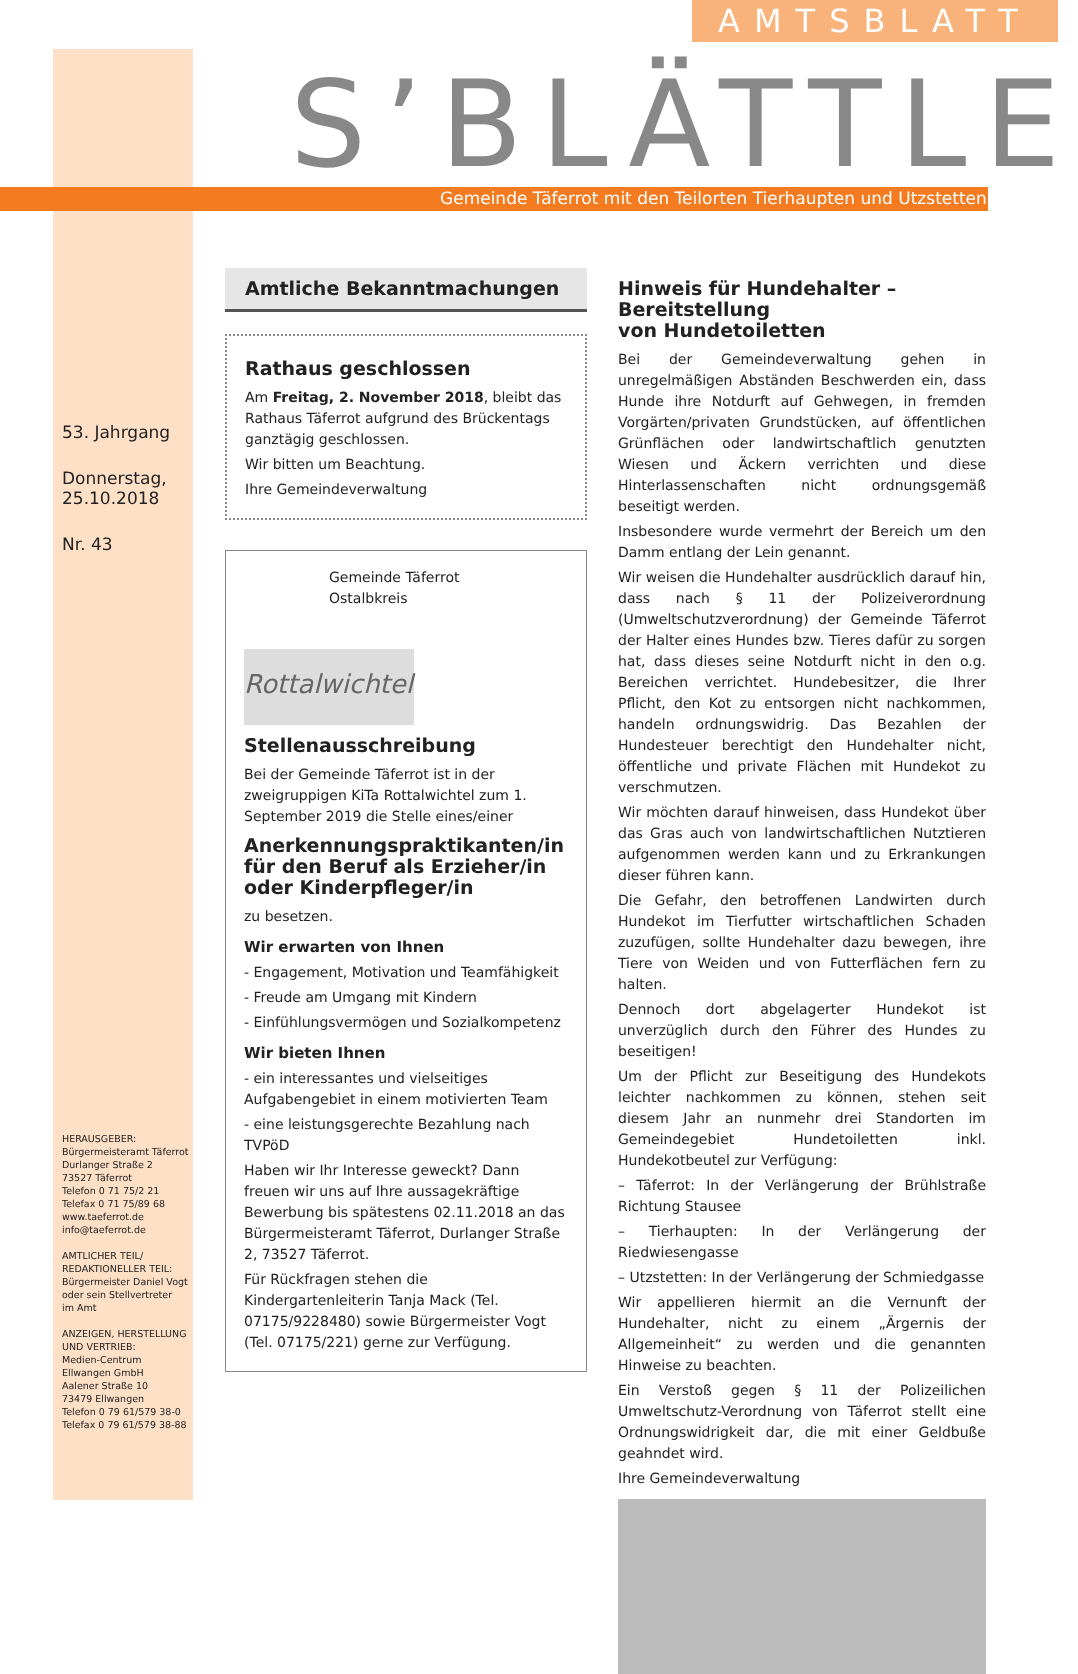AMTSBLATT
S’BLÄTTLE
Gemeinde Täferrot mit den Teilorten Tierhaupten und Utzstetten
53. Jahrgang
Donnerstag,
25.10.2018
Nr. 43
HERAUSGEBER:
Bürgermeisteramt Täferrot
Durlanger Straße 2
73527 Täferrot
Telefon 0 71 75/2 21
Telefax 0 71 75/89 68
www.taeferrot.de
info@taeferrot.de
AMTLICHER TEIL/
REDAKTIONELLER TEIL:
Bürgermeister Daniel Vogt
oder sein Stellvertreter
im Amt
ANZEIGEN, HERSTELLUNG
UND VERTRIEB:
Medien-Centrum
Ellwangen GmbH
Aalener Straße 10
73479 Ellwangen
Telefon 0 79 61/579 38-0
Telefax 0 79 61/579 38-88
Amtliche Bekanntmachungen
Rathaus geschlossen
Am Freitag, 2. November 2018, bleibt das Rathaus Täferrot aufgrund des Brückentags ganztägig geschlossen.
Wir bitten um Beachtung.
Ihre Gemeindeverwaltung
Gemeinde Täferrot
Ostalbkreis
Rottalwichtel
Stellenausschreibung
Bei der Gemeinde Täferrot ist in der zweigruppigen KiTa Rottalwichtel zum 1. September 2019 die Stelle eines/einer
Anerkennungspraktikanten/in für den Beruf als Erzieher/in oder Kinderpfleger/in
zu besetzen.
Wir erwarten von Ihnen
- Engagement, Motivation und Teamfähigkeit
- Freude am Umgang mit Kindern
- Einfühlungsvermögen und Sozialkompetenz
Wir bieten Ihnen
- ein interessantes und vielseitiges Aufgabengebiet in einem motivierten Team
- eine leistungsgerechte Bezahlung nach TVPöD
Haben wir Ihr Interesse geweckt? Dann freuen wir uns auf Ihre aussagekräftige Bewerbung bis spätestens 02.11.2018 an das Bürgermeisteramt Täferrot, Durlanger Straße 2, 73527 Täferrot.
Für Rückfragen stehen die Kindergartenleiterin Tanja Mack (Tel. 07175/9228480) sowie Bürgermeister Vogt (Tel. 07175/221) gerne zur Verfügung.
Hinweis für Hundehalter –
Bereitstellung
von Hundetoiletten
Bei der Gemeindeverwaltung gehen in unregelmäßigen Abständen Beschwerden ein, dass Hunde ihre Notdurft auf Gehwegen, in fremden Vorgärten/privaten Grundstücken, auf öffentlichen Grünflächen oder landwirtschaftlich genutzten Wiesen und Äckern verrichten und diese Hinterlassenschaften nicht ordnungsgemäß beseitigt werden.
Insbesondere wurde vermehrt der Bereich um den Damm entlang der Lein genannt.
Wir weisen die Hundehalter ausdrücklich darauf hin, dass nach § 11 der Polizeiverordnung (Umweltschutzverordnung) der Gemeinde Täferrot der Halter eines Hundes bzw. Tieres dafür zu sorgen hat, dass dieses seine Notdurft nicht in den o.g. Bereichen verrichtet. Hundebesitzer, die Ihrer Pflicht, den Kot zu entsorgen nicht nachkommen, handeln ordnungswidrig. Das Bezahlen der Hundesteuer berechtigt den Hundehalter nicht, öffentliche und private Flächen mit Hundekot zu verschmutzen.
Wir möchten darauf hinweisen, dass Hundekot über das Gras auch von landwirtschaftlichen Nutztieren aufgenommen werden kann und zu Erkrankungen dieser führen kann.
Die Gefahr, den betroffenen Landwirten durch Hundekot im Tierfutter wirtschaftlichen Schaden zuzufügen, sollte Hundehalter dazu bewegen, ihre Tiere von Weiden und von Futterflächen fern zu halten.
Dennoch dort abgelagerter Hundekot ist unverzüglich durch den Führer des Hundes zu beseitigen!
Um der Pflicht zur Beseitigung des Hundekots leichter nachkommen zu können, stehen seit diesem Jahr an nunmehr drei Standorten im Gemeindegebiet Hundetoiletten inkl. Hundekotbeutel zur Verfügung:
– Täferrot: In der Verlängerung der Brühlstraße Richtung Stausee
– Tierhaupten: In der Verlängerung der Riedwiesengasse
– Utzstetten: In der Verlängerung der Schmiedgasse
Wir appellieren hiermit an die Vernunft der Hundehalter, nicht zu einem „Ärgernis der Allgemeinheit“ zu werden und die genannten Hinweise zu beachten.
Ein Verstoß gegen § 11 der Polizeilichen Umweltschutz-Verordnung von Täferrot stellt eine Ordnungswidrigkeit dar, die mit einer Geldbuße geahndet wird.
Ihre Gemeindeverwaltung